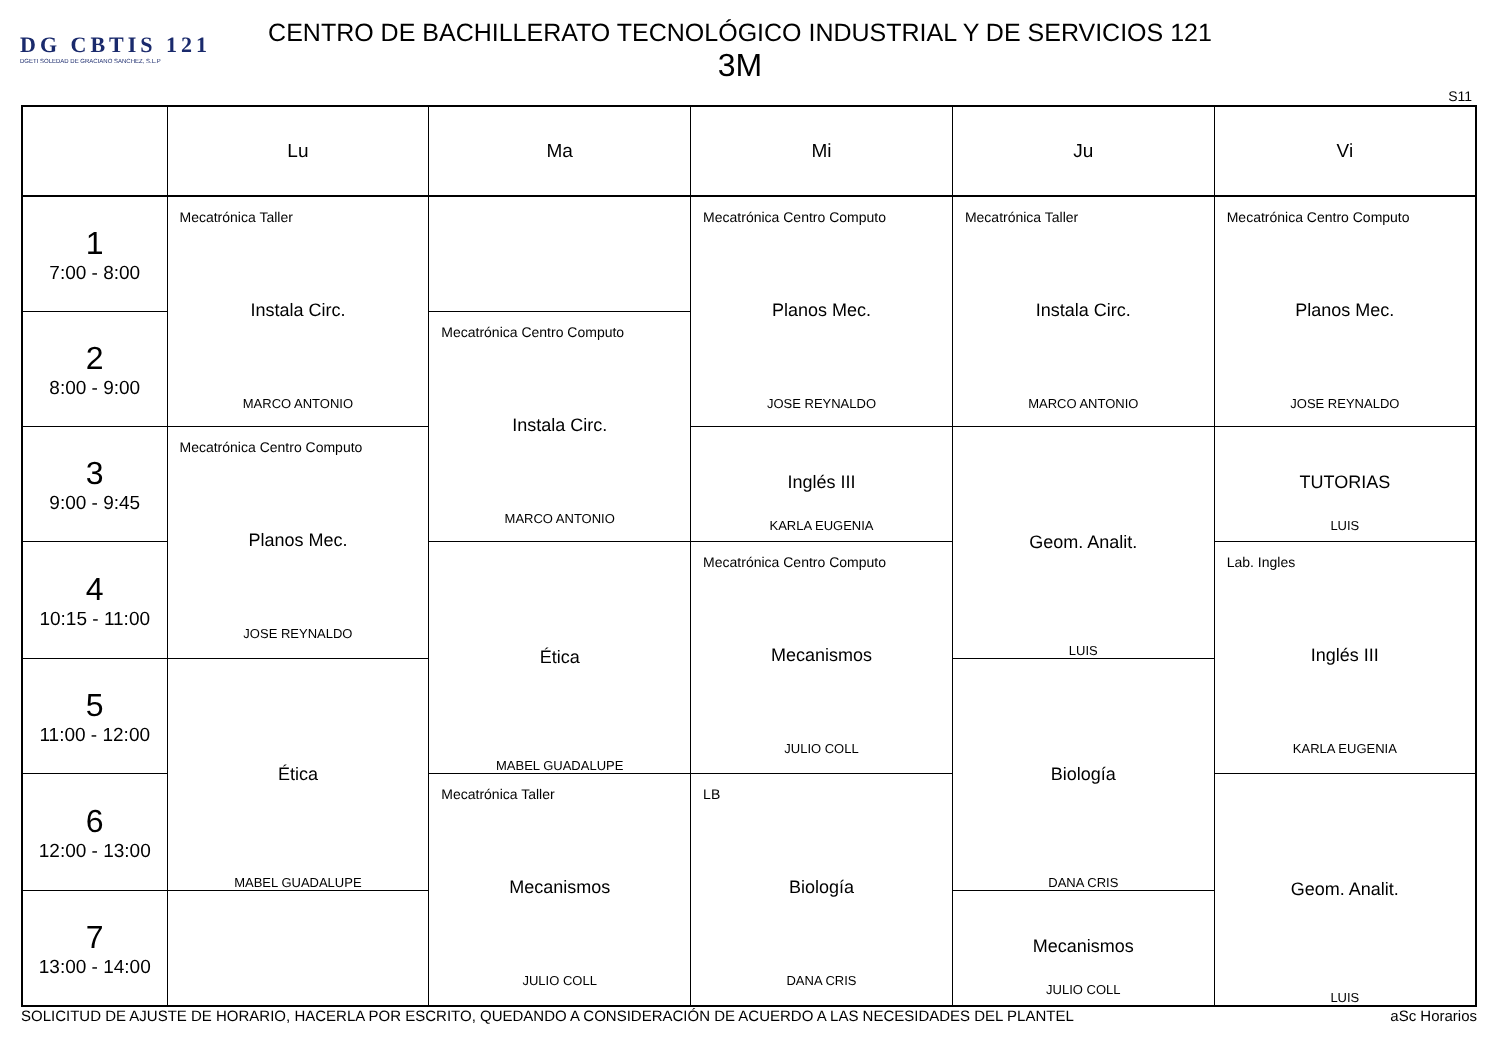DG CBTIS 121
DGETI SOLEDAD DE GRACIANO SANCHEZ, S.L.P
CENTRO DE BACHILLERATO TECNOLÓGICO INDUSTRIAL Y DE SERVICIOS 121
3M
S11
| | Lu | Ma | Mi | Ju | Vi |
| --- | --- | --- | --- | --- | --- |
| 1 7:00 - 8:00 | Mecatrónica Taller Instala Circ. MARCO ANTONIO | | Mecatrónica Centro Computo Planos Mec. JOSE REYNALDO | Mecatrónica Taller Instala Circ. MARCO ANTONIO | Mecatrónica Centro Computo Planos Mec. JOSE REYNALDO |
| 2 8:00 - 9:00 | | Mecatrónica Centro Computo Instala Circ. MARCO ANTONIO | | | |
| 3 9:00 - 9:45 | Mecatrónica Centro Computo Planos Mec. JOSE REYNALDO | | Inglés III KARLA EUGENIA | Geom. Analit. LUIS | TUTORIAS LUIS |
| 4 10:15 - 11:00 | | Ética MABEL GUADALUPE | Mecatrónica Centro Computo Mecanismos JULIO COLL | | Lab. Ingles Inglés III KARLA EUGENIA |
| 5 11:00 - 12:00 | Ética MABEL GUADALUPE | | | Biología DANA CRIS | |
| 6 12:00 - 13:00 | | Mecatrónica Taller Mecanismos JULIO COLL | LB Biología DANA CRIS | | Geom. Analit. LUIS |
| 7 13:00 - 14:00 | | | | Mecanismos JULIO COLL | |
SOLICITUD DE AJUSTE DE HORARIO, HACERLA POR ESCRITO, QUEDANDO A CONSIDERACIÓN DE ACUERDO A LAS NECESIDADES DEL PLANTEL aSc Horarios